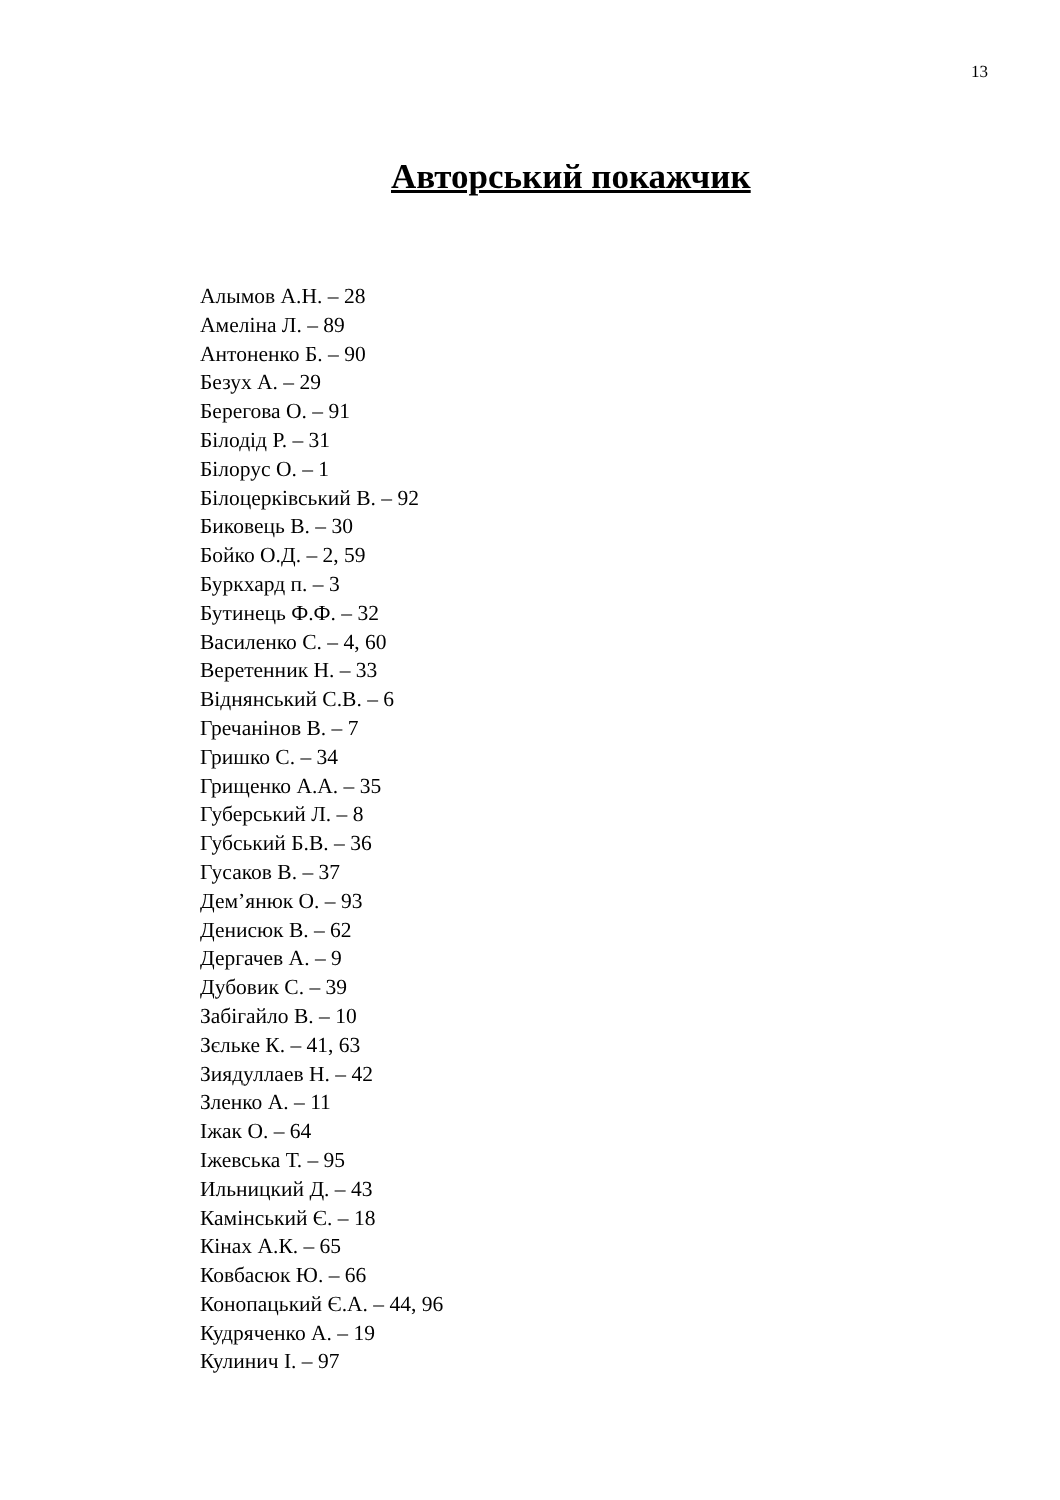13
Авторський покажчик
Алымов А.Н. – 28
Амеліна Л. – 89
Антоненко Б. – 90
Безух А. – 29
Берегова О. – 91
Білодід Р. – 31
Білорус О. – 1
Білоцерківський В. – 92
Биковець В. – 30
Бойко О.Д. – 2, 59
Буркхард п. – 3
Бутинець Ф.Ф. – 32
Василенко С. – 4, 60
Веретенник Н. – 33
Віднянський С.В. – 6
Гречанінов В. – 7
Гришко С. – 34
Грищенко А.А. – 35
Губерський Л. – 8
Губський Б.В. – 36
Гусаков В. – 37
Дем’янюк О. – 93
Денисюк В. – 62
Дергачев А. – 9
Дубовик С. – 39
Забігайло В. – 10
Зєльке К. – 41, 63
Зиядуллаев Н. – 42
Зленко А. – 11
Іжак О. – 64
Іжевська Т. – 95
Ильницкий Д. – 43
Камінський Є. – 18
Кінах А.К. – 65
Ковбасюк Ю. – 66
Конопацький Є.А. – 44, 96
Кудряченко А. – 19
Кулинич І. – 97